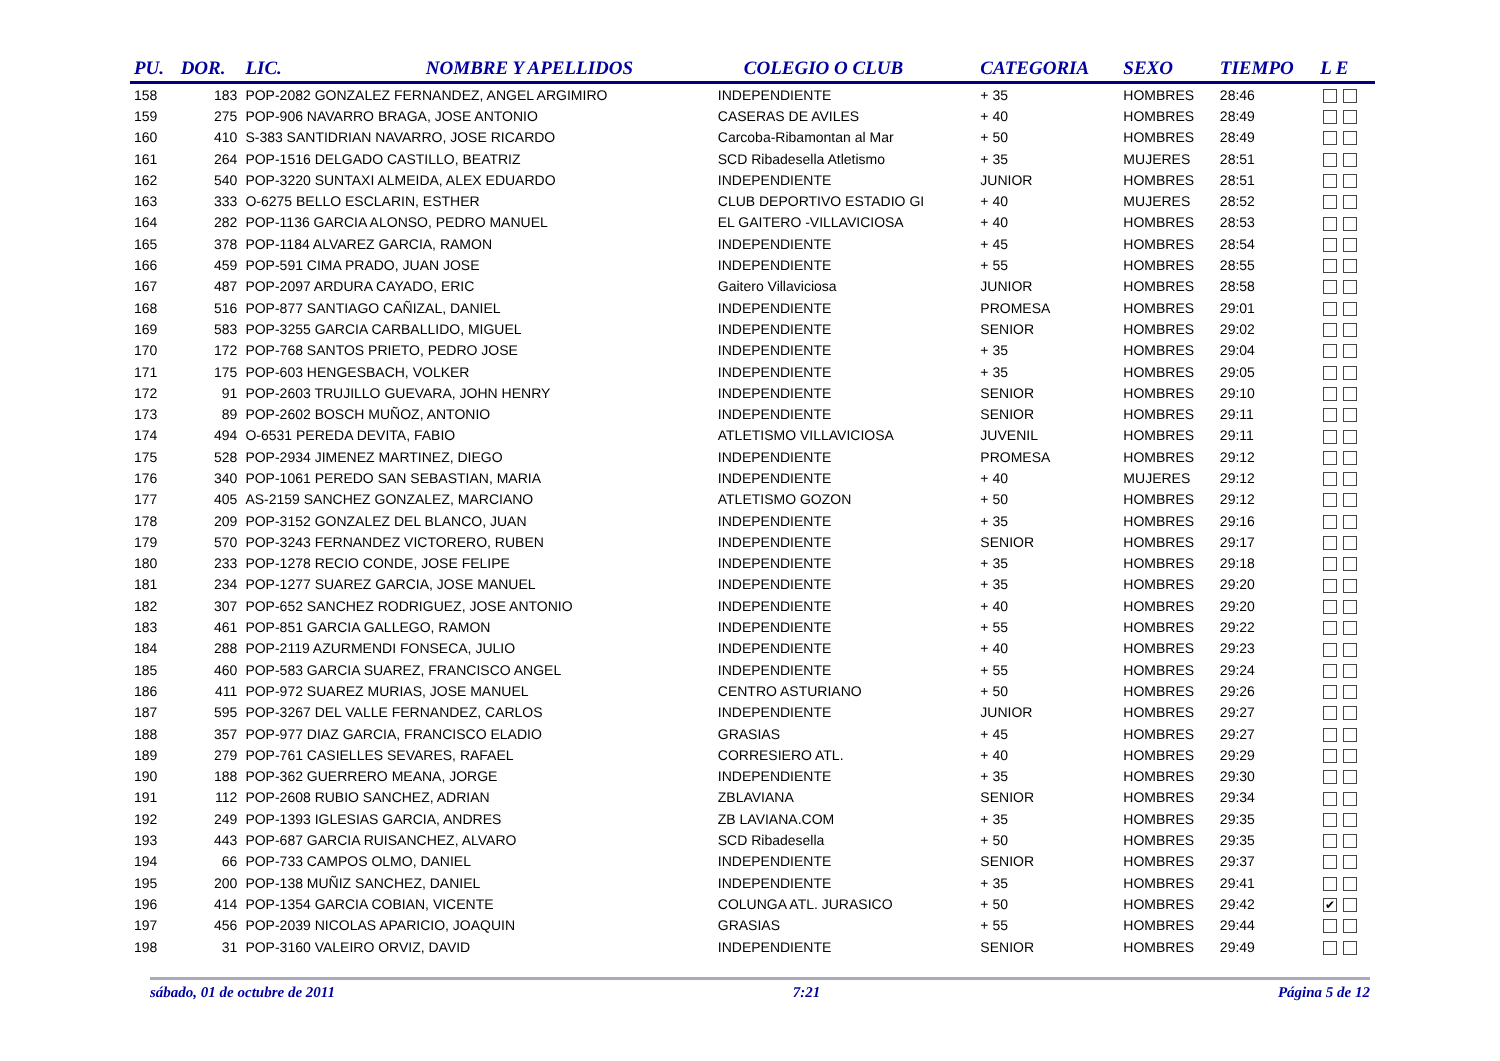| PU. | DOR. | LIC. | NOMBRE Y APELLIDOS | COLEGIO O CLUB | CATEGORIA | SEXO | TIEMPO | L E |
| --- | --- | --- | --- | --- | --- | --- | --- | --- |
| 158 | 183 | POP-2082 GONZALEZ FERNANDEZ, ANGEL ARGIMIRO | | INDEPENDIENTE | + 35 | HOMBRES | 28:46 | |
| 159 | 275 | POP-906 NAVARRO BRAGA, JOSE ANTONIO | | CASERAS DE AVILES | + 40 | HOMBRES | 28:49 | |
| 160 | 410 | S-383 SANTIDRIAN NAVARRO, JOSE RICARDO | | Carcoba-Ribamontan al Mar | + 50 | HOMBRES | 28:49 | |
| 161 | 264 | POP-1516 DELGADO CASTILLO, BEATRIZ | | SCD Ribadesella Atletismo | + 35 | MUJERES | 28:51 | |
| 162 | 540 | POP-3220 SUNTAXI ALMEIDA, ALEX EDUARDO | | INDEPENDIENTE | JUNIOR | HOMBRES | 28:51 | |
| 163 | 333 | O-6275 BELLO ESCLARIN, ESTHER | | CLUB DEPORTIVO ESTADIO GI | + 40 | MUJERES | 28:52 | |
| 164 | 282 | POP-1136 GARCIA ALONSO, PEDRO MANUEL | | EL GAITERO -VILLAVICIOSA | + 40 | HOMBRES | 28:53 | |
| 165 | 378 | POP-1184 ALVAREZ GARCIA, RAMON | | INDEPENDIENTE | + 45 | HOMBRES | 28:54 | |
| 166 | 459 | POP-591 CIMA PRADO, JUAN JOSE | | INDEPENDIENTE | + 55 | HOMBRES | 28:55 | |
| 167 | 487 | POP-2097 ARDURA CAYADO, ERIC | | Gaitero Villaviciosa | JUNIOR | HOMBRES | 28:58 | |
| 168 | 516 | POP-877 SANTIAGO CAÑIZAL, DANIEL | | INDEPENDIENTE | PROMESA | HOMBRES | 29:01 | |
| 169 | 583 | POP-3255 GARCIA CARBALLIDO, MIGUEL | | INDEPENDIENTE | SENIOR | HOMBRES | 29:02 | |
| 170 | 172 | POP-768 SANTOS PRIETO, PEDRO JOSE | | INDEPENDIENTE | + 35 | HOMBRES | 29:04 | |
| 171 | 175 | POP-603 HENGESBACH, VOLKER | | INDEPENDIENTE | + 35 | HOMBRES | 29:05 | |
| 172 | 91 | POP-2603 TRUJILLO GUEVARA, JOHN HENRY | | INDEPENDIENTE | SENIOR | HOMBRES | 29:10 | |
| 173 | 89 | POP-2602 BOSCH MUÑOZ, ANTONIO | | INDEPENDIENTE | SENIOR | HOMBRES | 29:11 | |
| 174 | 494 | O-6531 PEREDA DEVITA, FABIO | | ATLETISMO VILLAVICIOSA | JUVENIL | HOMBRES | 29:11 | |
| 175 | 528 | POP-2934 JIMENEZ MARTINEZ, DIEGO | | INDEPENDIENTE | PROMESA | HOMBRES | 29:12 | |
| 176 | 340 | POP-1061 PEREDO SAN SEBASTIAN, MARIA | | INDEPENDIENTE | + 40 | MUJERES | 29:12 | |
| 177 | 405 | AS-2159 SANCHEZ GONZALEZ, MARCIANO | | ATLETISMO GOZON | + 50 | HOMBRES | 29:12 | |
| 178 | 209 | POP-3152 GONZALEZ DEL BLANCO, JUAN | | INDEPENDIENTE | + 35 | HOMBRES | 29:16 | |
| 179 | 570 | POP-3243 FERNANDEZ VICTORERO, RUBEN | | INDEPENDIENTE | SENIOR | HOMBRES | 29:17 | |
| 180 | 233 | POP-1278 RECIO CONDE, JOSE FELIPE | | INDEPENDIENTE | + 35 | HOMBRES | 29:18 | |
| 181 | 234 | POP-1277 SUAREZ GARCIA, JOSE MANUEL | | INDEPENDIENTE | + 35 | HOMBRES | 29:20 | |
| 182 | 307 | POP-652 SANCHEZ RODRIGUEZ, JOSE ANTONIO | | INDEPENDIENTE | + 40 | HOMBRES | 29:20 | |
| 183 | 461 | POP-851 GARCIA GALLEGO, RAMON | | INDEPENDIENTE | + 55 | HOMBRES | 29:22 | |
| 184 | 288 | POP-2119 AZURMENDI FONSECA, JULIO | | INDEPENDIENTE | + 40 | HOMBRES | 29:23 | |
| 185 | 460 | POP-583 GARCIA SUAREZ, FRANCISCO ANGEL | | INDEPENDIENTE | + 55 | HOMBRES | 29:24 | |
| 186 | 411 | POP-972 SUAREZ MURIAS, JOSE MANUEL | | CENTRO ASTURIANO | + 50 | HOMBRES | 29:26 | |
| 187 | 595 | POP-3267 DEL VALLE FERNANDEZ, CARLOS | | INDEPENDIENTE | JUNIOR | HOMBRES | 29:27 | |
| 188 | 357 | POP-977 DIAZ GARCIA, FRANCISCO ELADIO | | GRASIAS | + 45 | HOMBRES | 29:27 | |
| 189 | 279 | POP-761 CASIELLES SEVARES, RAFAEL | | CORRESIERO ATL. | + 40 | HOMBRES | 29:29 | |
| 190 | 188 | POP-362 GUERRERO MEANA, JORGE | | INDEPENDIENTE | + 35 | HOMBRES | 29:30 | |
| 191 | 112 | POP-2608 RUBIO SANCHEZ, ADRIAN | | ZBLAVIANA | SENIOR | HOMBRES | 29:34 | |
| 192 | 249 | POP-1393 IGLESIAS GARCIA, ANDRES | | ZB LAVIANA.COM | + 35 | HOMBRES | 29:35 | |
| 193 | 443 | POP-687 GARCIA RUISANCHEZ, ALVARO | | SCD Ribadesella | + 50 | HOMBRES | 29:35 | |
| 194 | 66 | POP-733 CAMPOS OLMO, DANIEL | | INDEPENDIENTE | SENIOR | HOMBRES | 29:37 | |
| 195 | 200 | POP-138 MUÑIZ SANCHEZ, DANIEL | | INDEPENDIENTE | + 35 | HOMBRES | 29:41 | |
| 196 | 414 | POP-1354 GARCIA COBIAN, VICENTE | | COLUNGA ATL. JURASICO | + 50 | HOMBRES | 29:42 | ✔ |
| 197 | 456 | POP-2039 NICOLAS APARICIO, JOAQUIN | | GRASIAS | + 55 | HOMBRES | 29:44 | |
| 198 | 31 | POP-3160 VALEIRO ORVIZ, DAVID | | INDEPENDIENTE | SENIOR | HOMBRES | 29:49 | |
sábado, 01 de octubre de 2011 7:21 Página 5 de 12